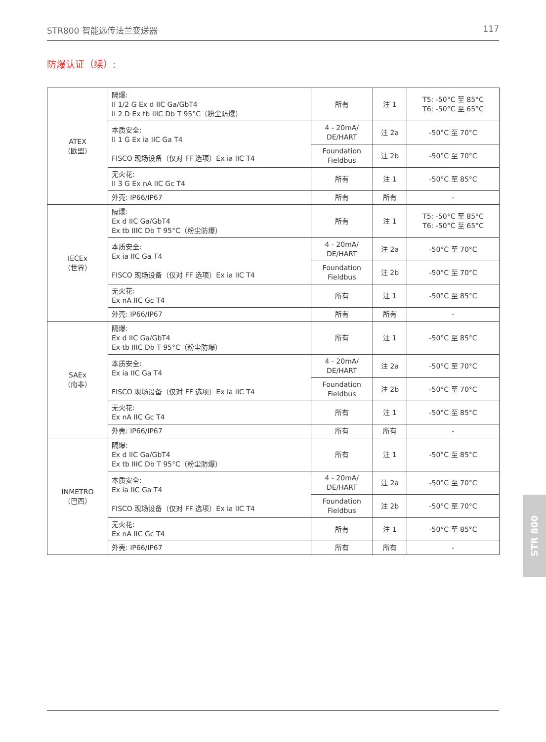STR800 智能远传法兰变送器 117
防爆认证（续）:
| ATEX （欧盟） | 隔爆: II 1/2 G Ex d IIC Ga/GbT4 II 2 D Ex tb IIIC Db T 95°C（粉尘防爆） | 所有 | 注 1 | T5: -50°C 至 85°C T6: -50°C 至 65°C |
| | 本质安全: II 1 G Ex ia IIC Ga T4 FISCO 现场设备（仅对 FF 选项）Ex ia IIC T4 | 4 - 20mA/ DE/HART | 注 2a | -50°C 至 70°C |
| | | Foundation Fieldbus | 注 2b | -50°C 至 70°C |
| | 无火花: II 3 G Ex nA IIC Gc T4 | 所有 | 注 1 | -50°C 至 85°C |
| | 外壳: IP66/IP67 | 所有 | 所有 | - |
| IECEx （世界） | 隔爆: Ex d IIC Ga/GbT4 Ex tb IIIC Db T 95°C（粉尘防爆） | 所有 | 注 1 | T5: -50°C 至 85°C T6: -50°C 至 65°C |
| | 本质安全: Ex ia IIC Ga T4 FISCO 现场设备（仅对 FF 选项）Ex ia IIC T4 | 4 - 20mA/ DE/HART | 注 2a | -50°C 至 70°C |
| | | Foundation Fieldbus | 注 2b | -50°C 至 70°C |
| | 无火花: Ex nA IIC Gc T4 | 所有 | 注 1 | -50°C 至 85°C |
| | 外壳: IP66/IP67 | 所有 | 所有 | - |
| SAEx （南非） | 隔爆: Ex d IIC Ga/GbT4 Ex tb IIIC Db T 95°C（粉尘防爆） | 所有 | 注 1 | -50°C 至 85°C |
| | 本质安全: Ex ia IIC Ga T4 FISCO 现场设备（仅对 FF 选项）Ex ia IIC T4 | 4 - 20mA/ DE/HART | 注 2a | -50°C 至 70°C |
| | | Foundation Fieldbus | 注 2b | -50°C 至 70°C |
| | 无火花: Ex nA IIC Gc T4 | 所有 | 注 1 | -50°C 至 85°C |
| | 外壳: IP66/IP67 | 所有 | 所有 | - |
| INMETRO （巴西） | 隔爆: Ex d IIC Ga/GbT4 Ex tb IIIC Db T 95°C（粉尘防爆） | 所有 | 注 1 | -50°C 至 85°C |
| | 本质安全: Ex ia IIC Ga T4 FISCO 现场设备（仅对 FF 选项）Ex ia IIC T4 | 4 - 20mA/ DE/HART | 注 2a | -50°C 至 70°C |
| | | Foundation Fieldbus | 注 2b | -50°C 至 70°C |
| | 无火花: Ex nA IIC Gc T4 | 所有 | 注 1 | -50°C 至 85°C |
| | 外壳: IP66/IP67 | 所有 | 所有 | - |
STR 800